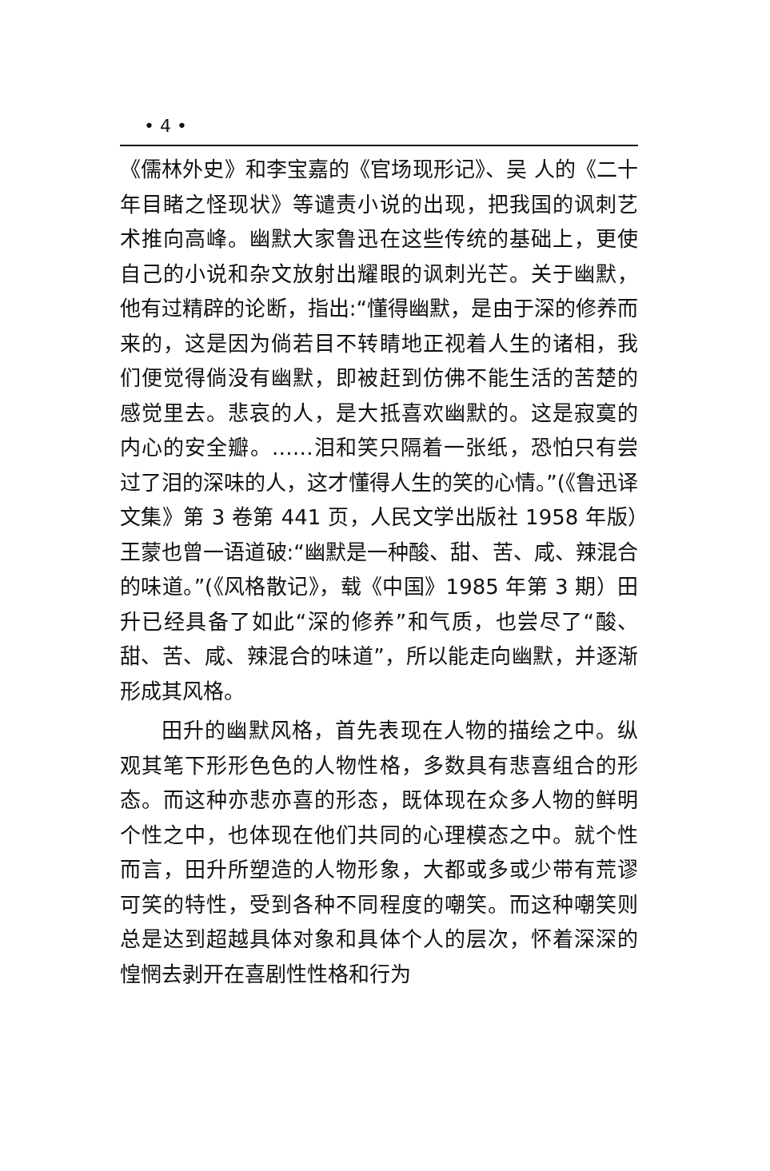• 4 •
《儒林外史》和李宝嘉的《官场现形记》、吴 人的《二十年目睹之怪现状》等谴责小说的出现，把我国的讽刺艺术推向高峰。幽默大家鲁迅在这些传统的基础上，更使自己的小说和杂文放射出耀眼的讽刺光芒。关于幽默，他有过精辟的论断，指出:“懂得幽默，是由于深的修养而来的，这是因为倘若目不转睛地正视着人生的诸相，我们便觉得倘没有幽默，即被赶到仿佛不能生活的苦楚的感觉里去。悲哀的人，是大抵喜欢幽默的。这是寂寞的内心的安全瓣。……泪和笑只隔着一张纸，恐怕只有尝过了泪的深味的人，这才懂得人生的笑的心情。”(《鲁迅译文集》第 3 卷第 441 页，人民文学出版社 1958 年版）王蒙也曾一语道破:“幽默是一种酸、甜、苦、咸、辣混合的味道。”(《风格散记》，载《中国》1985 年第 3 期）田升已经具备了如此“深的修养”和气质，也尝尽了“酸、甜、苦、咸、辣混合的味道”，所以能走向幽默，并逐渐形成其风格。
田升的幽默风格，首先表现在人物的描绘之中。纵观其笔下形形色色的人物性格，多数具有悲喜组合的形态。而这种亦悲亦喜的形态，既体现在众多人物的鲜明个性之中，也体现在他们共同的心理模态之中。就个性而言，田升所塑造的人物形象，大都或多或少带有荒谬可笑的特性，受到各种不同程度的嘲笑。而这种嘲笑则总是达到超越具体对象和具体个人的层次，怀着深深的惶惘去剥开在喜剧性性格和行为